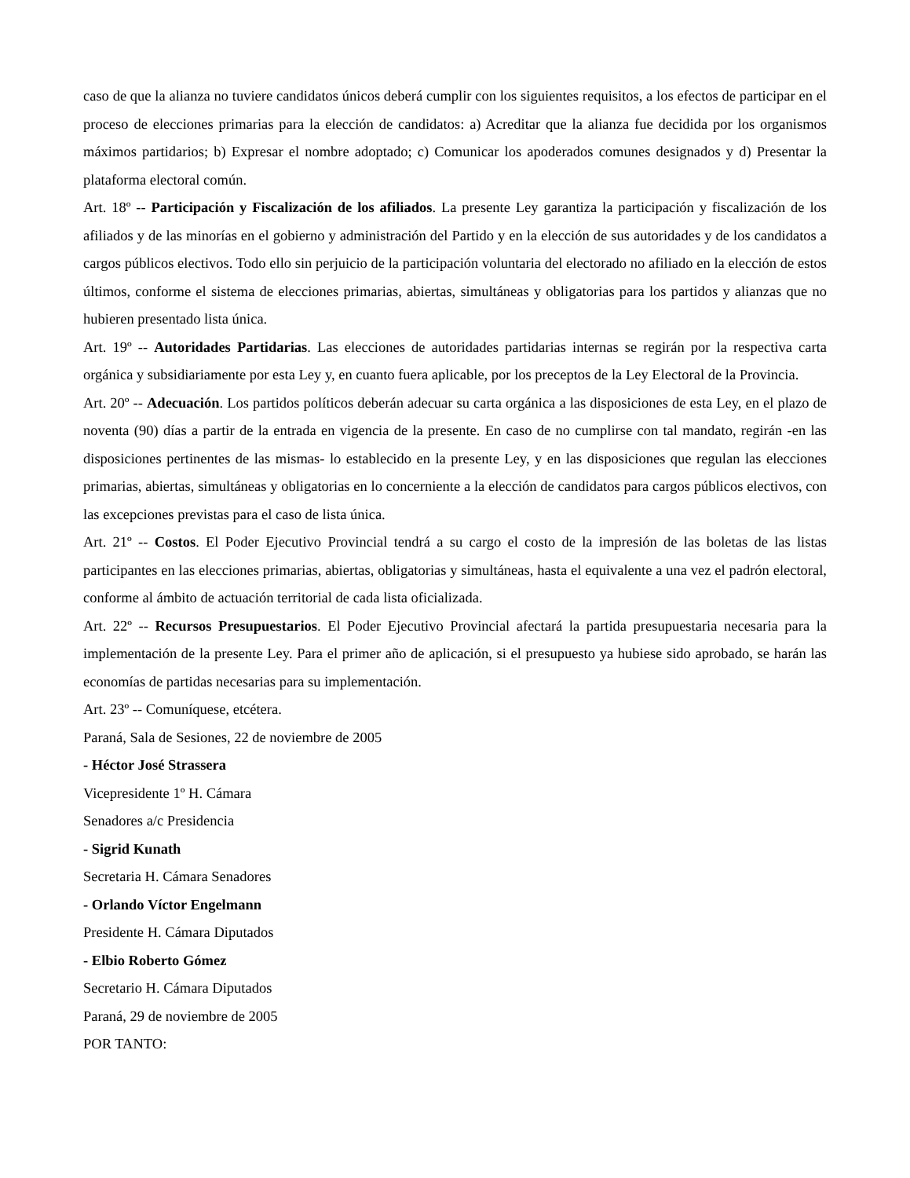caso de que la alianza no tuviere candidatos únicos deberá cumplir con los siguientes requisitos, a los efectos de participar en el proceso de elecciones primarias para la elección de candidatos: a) Acreditar que la alianza fue decidida por los organismos máximos partidarios; b) Expresar el nombre adoptado; c) Comunicar los apoderados comunes designados y d) Presentar la plataforma electoral común.
Art. 18º -- Participación y Fiscalización de los afiliados. La presente Ley garantiza la participación y fiscalización de los afiliados y de las minorías en el gobierno y administración del Partido y en la elección de sus autoridades y de los candidatos a cargos públicos electivos. Todo ello sin perjuicio de la participación voluntaria del electorado no afiliado en la elección de estos últimos, conforme el sistema de elecciones primarias, abiertas, simultáneas y obligatorias para los partidos y alianzas que no hubieren presentado lista única.
Art. 19º -- Autoridades Partidarias. Las elecciones de autoridades partidarias internas se regirán por la respectiva carta orgánica y subsidiariamente por esta Ley y, en cuanto fuera aplicable, por los preceptos de la Ley Electoral de la Provincia.
Art. 20º -- Adecuación. Los partidos políticos deberán adecuar su carta orgánica a las disposiciones de esta Ley, en el plazo de noventa (90) días a partir de la entrada en vigencia de la presente. En caso de no cumplirse con tal mandato, regirán -en las disposiciones pertinentes de las mismas- lo establecido en la presente Ley, y en las disposiciones que regulan las elecciones primarias, abiertas, simultáneas y obligatorias en lo concerniente a la elección de candidatos para cargos públicos electivos, con las excepciones previstas para el caso de lista única.
Art. 21º -- Costos. El Poder Ejecutivo Provincial tendrá a su cargo el costo de la impresión de las boletas de las listas participantes en las elecciones primarias, abiertas, obligatorias y simultáneas, hasta el equivalente a una vez el padrón electoral, conforme al ámbito de actuación territorial de cada lista oficializada.
Art. 22º -- Recursos Presupuestarios. El Poder Ejecutivo Provincial afectará la partida presupuestaria necesaria para la implementación de la presente Ley. Para el primer año de aplicación, si el presupuesto ya hubiese sido aprobado, se harán las economías de partidas necesarias para su implementación.
Art. 23º -- Comuníquese, etcétera.
Paraná, Sala de Sesiones, 22 de noviembre de 2005
- Héctor José Strassera
Vicepresidente 1º H. Cámara
Senadores a/c Presidencia
- Sigrid Kunath
Secretaria H. Cámara Senadores
- Orlando Víctor Engelmann
Presidente H. Cámara Diputados
- Elbio Roberto Gómez
Secretario H. Cámara Diputados
Paraná, 29 de noviembre de 2005
POR TANTO: